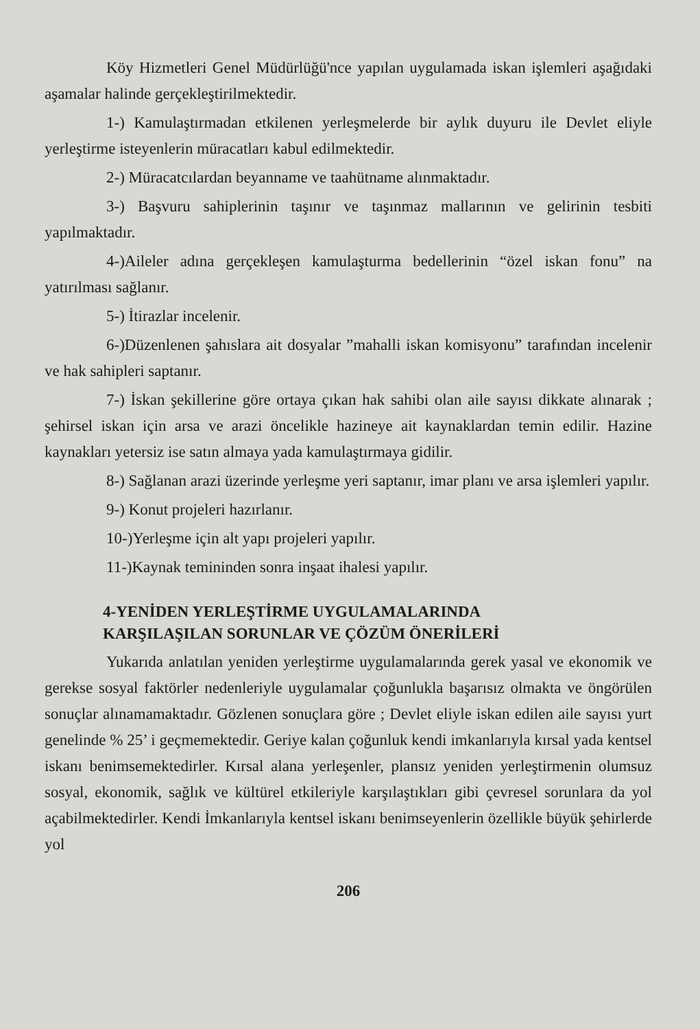Köy Hizmetleri Genel Müdürlüğü'nce yapılan uygulamada iskan işlemleri aşağıdaki aşamalar halinde gerçekleştirilmektedir.
1-) Kamulaştırmadan etkilenen yerleşmelerde bir aylık duyuru ile Devlet eliyle yerleştirme isteyenlerin müracatları kabul edilmektedir.
2-) Müracatcılardan beyanname ve taahütname alınmaktadır.
3-) Başvuru sahiplerinin taşınır ve taşınmaz mallarının ve gelirinin tesbiti yapılmaktadır.
4-)Aileler adına gerçekleşen kamulaşturma bedellerinin “özel iskan fonu” na yatırılması sağlanır.
5-) İtirazlar incelenir.
6-)Düzenlenen şahıslara ait dosyalar ”mahalli iskan komisyonu” tarafından incelenir ve hak sahipleri saptanır.
7-) İskan şekillerine göre ortaya çıkan hak sahibi olan aile sayısı dikkate alınarak ; şehirsel iskan için arsa ve arazi öncelikle hazineye ait kaynaklardan temin edilir. Hazine kaynakları yetersiz ise satın almaya yada kamulaştırmaya gidilir.
8-) Sağlanan arazi üzerinde yerleşme yeri saptanır, imar planı ve arsa işlemleri yapılır.
9-) Konut projeleri hazırlanır.
10-)Yerleşme için alt yapı projeleri yapılır.
11-)Kaynak temininden sonra inşaat ihalesi yapılır.
4-YENİDEN YERLEŞTİRME UYGULAMALARINDA
KARŞILAŞILAN SORUNLAR VE ÇÖZÜM ÖNERİLERİ
Yukarıda anlatılan yeniden yerleştirme uygulamalarında gerek yasal ve ekonomik ve gerekse sosyal faktörler nedenleriyle uygulamalar çoğunlukla başarısız olmakta ve öngörülen sonuçlar alınamamaktadır. Gözlenen sonuçlara göre ; Devlet eliyle iskan edilen aile sayısı yurt genelinde % 25’ i geçmemektedir. Geriye kalan çoğunluk kendi imkanlarıyla kırsal yada kentsel iskanı benimsemektedirler. Kırsal alana yerleşenler, plansız yeniden yerleştirmenin olumsuz sosyal, ekonomik, sağlık ve kültürel etkileriyle karşılaştıkları gibi çevresel sorunlara da yol açabilmektedirler. Kendi İmkanlarıyla kentsel iskanı benimseyenlerin özellikle büyük şehirlerde yol
206